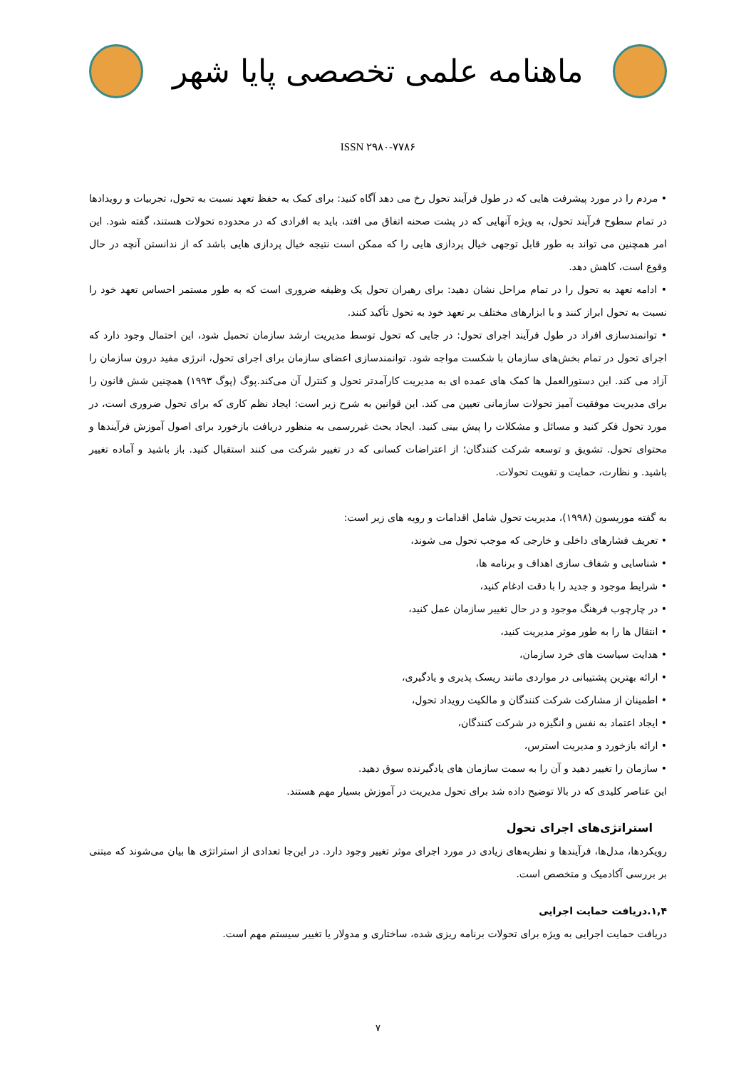ماهنامه علمی تخصصی پایا شهر
ISSN ۲۹۸۰-۷۷۸۶
• مردم را در مورد پیشرفت هایی که در طول فرآیند تحول رخ می دهد آگاه کنید: برای کمک به حفظ تعهد نسبت به تحول، تجربیات و رویدادها در تمام سطوح فرآیند تحول، به ویژه آنهایی که در پشت صحنه اتفاق می افتد، باید به افرادی که در محدوده تحولات هستند، گفته شود. این امر همچنین می تواند به طور قابل توجهی خیال پردازی هایی را که ممکن است نتیجه خیال پردازی هایی باشد که از ندانستن آنچه در حال وقوع است، کاهش دهد.
• ادامه تعهد به تحول را در تمام مراحل نشان دهید: برای رهبران تحول یک وظیفه ضروری است که به طور مستمر احساس تعهد خود را نسبت به تحول ابراز کنند و با ابزارهای مختلف بر تعهد خود به تحول تأکید کنند.
• توانمندسازی افراد در طول فرآیند اجرای تحول: در جایی که تحول توسط مدیریت ارشد سازمان تحمیل شود، این احتمال وجود دارد که اجرای تحول در تمام بخش‌های سازمان با شکست مواجه شود. توانمندسازی اعضای سازمان برای اجرای تحول، انرژی مفید درون سازمان را آزاد می کند. این دستورالعمل ها کمک های عمده ای به مدیریت کارآمدتر تحول و کنترل آن می‌کند.پوگ (پوگ ۱۹۹۳) همچنین شش قانون را برای مدیریت موفقیت آمیز تحولات سازمانی تعیین می کند. این قوانین به شرح زیر است: ایجاد نظم کاری که برای تحول ضروری است، در مورد تحول فکر کنید و مسائل و مشکلات را پیش بینی کنید. ایجاد بحث غیررسمی به منظور دریافت بازخورد برای اصول آموزش فرآیندها و محتوای تحول. تشویق و توسعه شرکت کنندگان؛ از اعتراضات کسانی که در تغییر شرکت می کنند استقبال کنید. باز باشید و آماده تغییر باشید. و نظارت، حمایت و تقویت تحولات.
به گفته موریسون (۱۹۹۸)، مدیریت تحول شامل اقدامات و رویه های زیر است:
• تعریف فشارهای داخلی و خارجی که موجب تحول می شوند،
• شناسایی و شفاف سازی اهداف و برنامه ها،
• شرایط موجود و جدید را با دقت ادغام کنید،
• در چارچوب فرهنگ موجود و در حال تغییر سازمان عمل کنید،
• انتقال ها را به طور موثر مدیریت کنید،
• هدایت سیاست های خرد سازمان،
• ارائه بهترین پشتیبانی در مواردی مانند ریسک پذیری و یادگیری،
• اطمینان از مشارکت شرکت کنندگان و مالکیت رویداد تحول،
• ایجاد اعتماد به نفس و انگیزه در شرکت کنندگان،
• ارائه بازخورد و مدیریت استرس،
• سازمان را تغییر دهید و آن را به سمت سازمان های یادگیرنده سوق دهید.
این عناصر کلیدی که در بالا توضیح داده شد برای تحول مدیریت در آموزش بسیار مهم هستند.
استراتژی‌های اجرای تحول
رویکردها، مدل‌ها، فرآیندها و نظریه‌های زیادی در مورد اجرای موثر تغییر وجود دارد. در این‌جا تعدادی از استراتژی ها بیان می‌شوند که مبتنی بر بررسی آکادمیک و متخصص است.
۱,۴.دریافت حمایت اجرایی
دریافت حمایت اجرایی به ویژه برای تحولات برنامه ریزی شده، ساختاری و مدولار یا تغییر سیستم مهم است.
۷